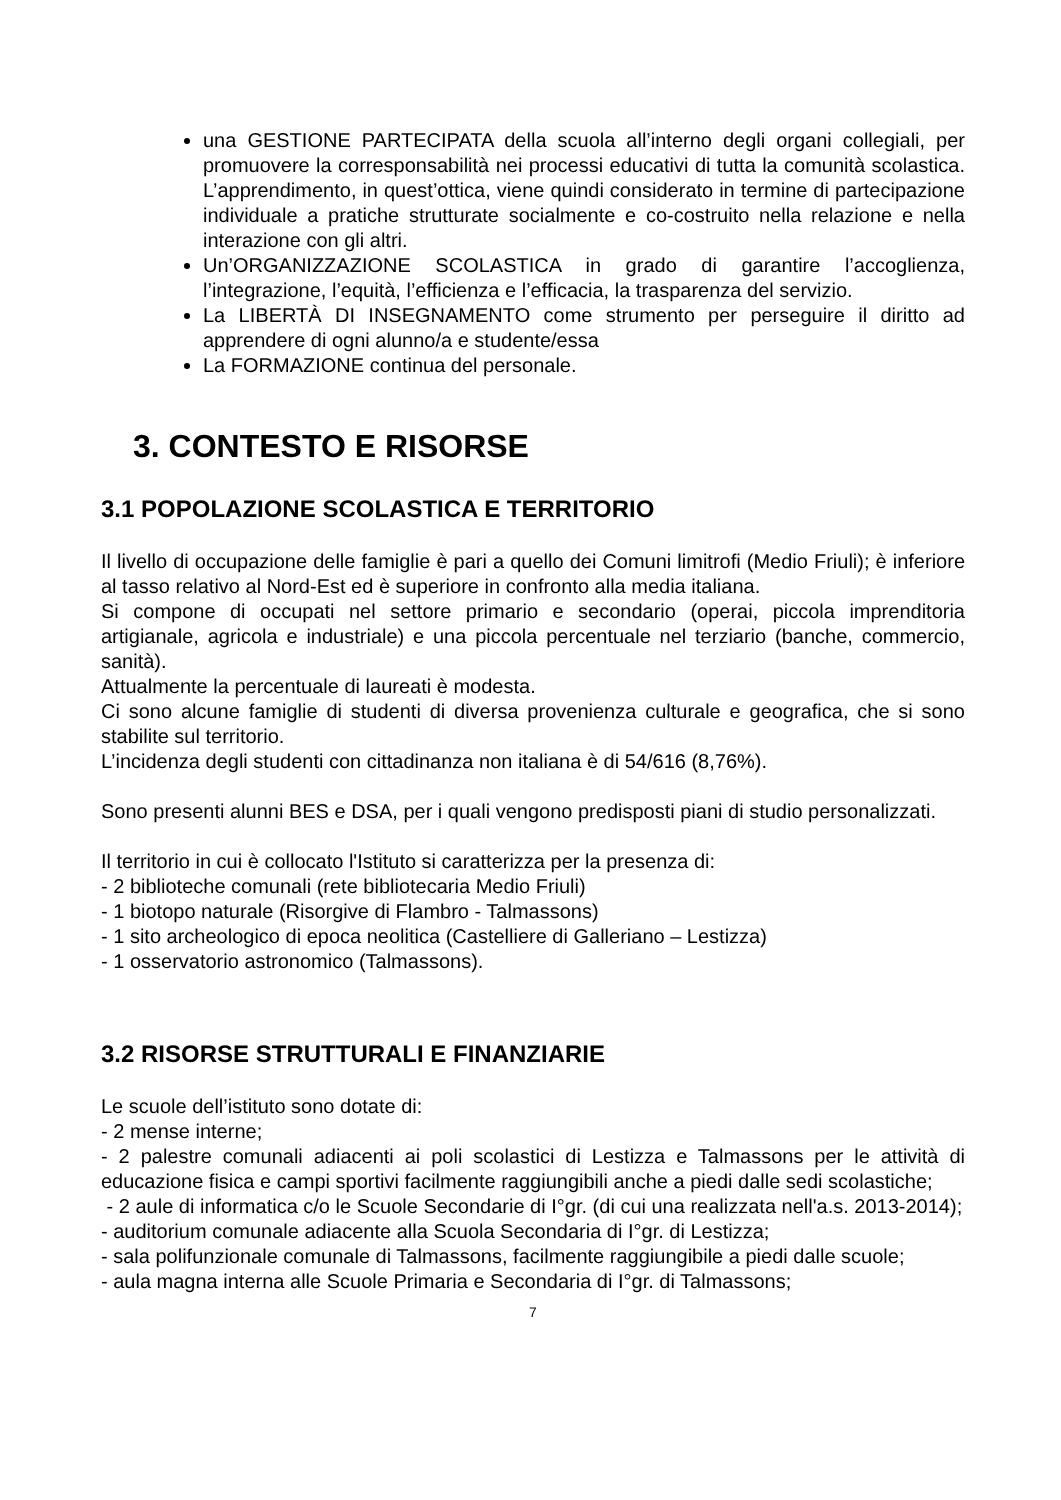una GESTIONE PARTECIPATA della scuola all’interno degli organi collegiali, per promuovere la corresponsabilità nei processi educativi di tutta la comunità scolastica. L’apprendimento, in quest’ottica, viene quindi considerato in termine di partecipazione individuale a pratiche strutturate socialmente e co-costruito nella relazione e nella interazione con gli altri.
Un’ORGANIZZAZIONE SCOLASTICA in grado di garantire l’accoglienza, l’integrazione, l’equità, l’efficienza e l’efficacia, la trasparenza del servizio.
La LIBERTÀ DI INSEGNAMENTO come strumento per perseguire il diritto ad apprendere di ogni alunno/a e studente/essa
La FORMAZIONE continua del personale.
3. CONTESTO E RISORSE
3.1 POPOLAZIONE SCOLASTICA E TERRITORIO
Il livello di occupazione delle famiglie è pari a quello dei Comuni limitrofi (Medio Friuli); è inferiore al tasso relativo al Nord-Est ed è superiore in confronto alla media italiana.
Si compone di occupati nel settore primario e secondario (operai, piccola imprenditoria artigianale, agricola e industriale) e una piccola percentuale nel terziario (banche, commercio, sanità).
Attualmente la percentuale di laureati è modesta.
Ci sono alcune famiglie di studenti di diversa provenienza culturale e geografica, che si sono stabilite sul territorio.
L’incidenza degli studenti con cittadinanza non italiana è di 54/616 (8,76%).
Sono presenti alunni BES e DSA, per i quali vengono predisposti piani di studio personalizzati.
Il territorio in cui è collocato l'Istituto si caratterizza per la presenza di:
- 2 biblioteche comunali (rete bibliotecaria Medio Friuli)
- 1 biotopo naturale (Risorgive di Flambro - Talmassons)
- 1 sito archeologico di epoca neolitica (Castelliere di Galleriano – Lestizza)
- 1 osservatorio astronomico (Talmassons).
3.2 RISORSE STRUTTURALI E FINANZIARIE
Le scuole dell’istituto sono dotate di:
- 2 mense interne;
- 2 palestre comunali adiacenti ai poli scolastici di Lestizza e Talmassons per le attività di educazione fisica e campi sportivi facilmente raggiungibili anche a piedi dalle sedi scolastiche;
- 2 aule di informatica c/o le Scuole Secondarie di I°gr. (di cui una realizzata nell'a.s. 2013-2014);
- auditorium comunale adiacente alla Scuola Secondaria di I°gr. di Lestizza;
- sala polifunzionale comunale di Talmassons, facilmente raggiungibile a piedi dalle scuole;
- aula magna interna alle Scuole Primaria e Secondaria di I°gr. di Talmassons;
7